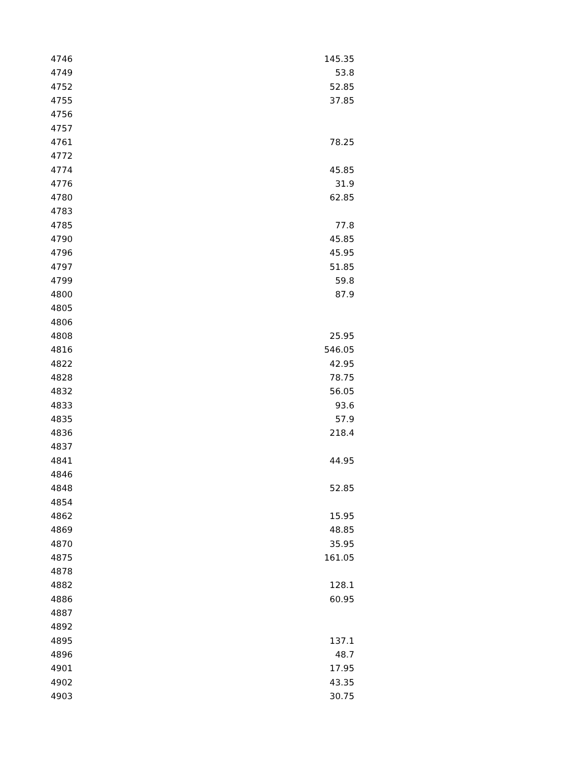| 4746 | 145.35 |
| 4749 | 53.8 |
| 4752 | 52.85 |
| 4755 | 37.85 |
| 4756 | |
| 4757 | |
| 4761 | 78.25 |
| 4772 | |
| 4774 | 45.85 |
| 4776 | 31.9 |
| 4780 | 62.85 |
| 4783 | |
| 4785 | 77.8 |
| 4790 | 45.85 |
| 4796 | 45.95 |
| 4797 | 51.85 |
| 4799 | 59.8 |
| 4800 | 87.9 |
| 4805 | |
| 4806 | |
| 4808 | 25.95 |
| 4816 | 546.05 |
| 4822 | 42.95 |
| 4828 | 78.75 |
| 4832 | 56.05 |
| 4833 | 93.6 |
| 4835 | 57.9 |
| 4836 | 218.4 |
| 4837 | |
| 4841 | 44.95 |
| 4846 | |
| 4848 | 52.85 |
| 4854 | |
| 4862 | 15.95 |
| 4869 | 48.85 |
| 4870 | 35.95 |
| 4875 | 161.05 |
| 4878 | |
| 4882 | 128.1 |
| 4886 | 60.95 |
| 4887 | |
| 4892 | |
| 4895 | 137.1 |
| 4896 | 48.7 |
| 4901 | 17.95 |
| 4902 | 43.35 |
| 4903 | 30.75 |